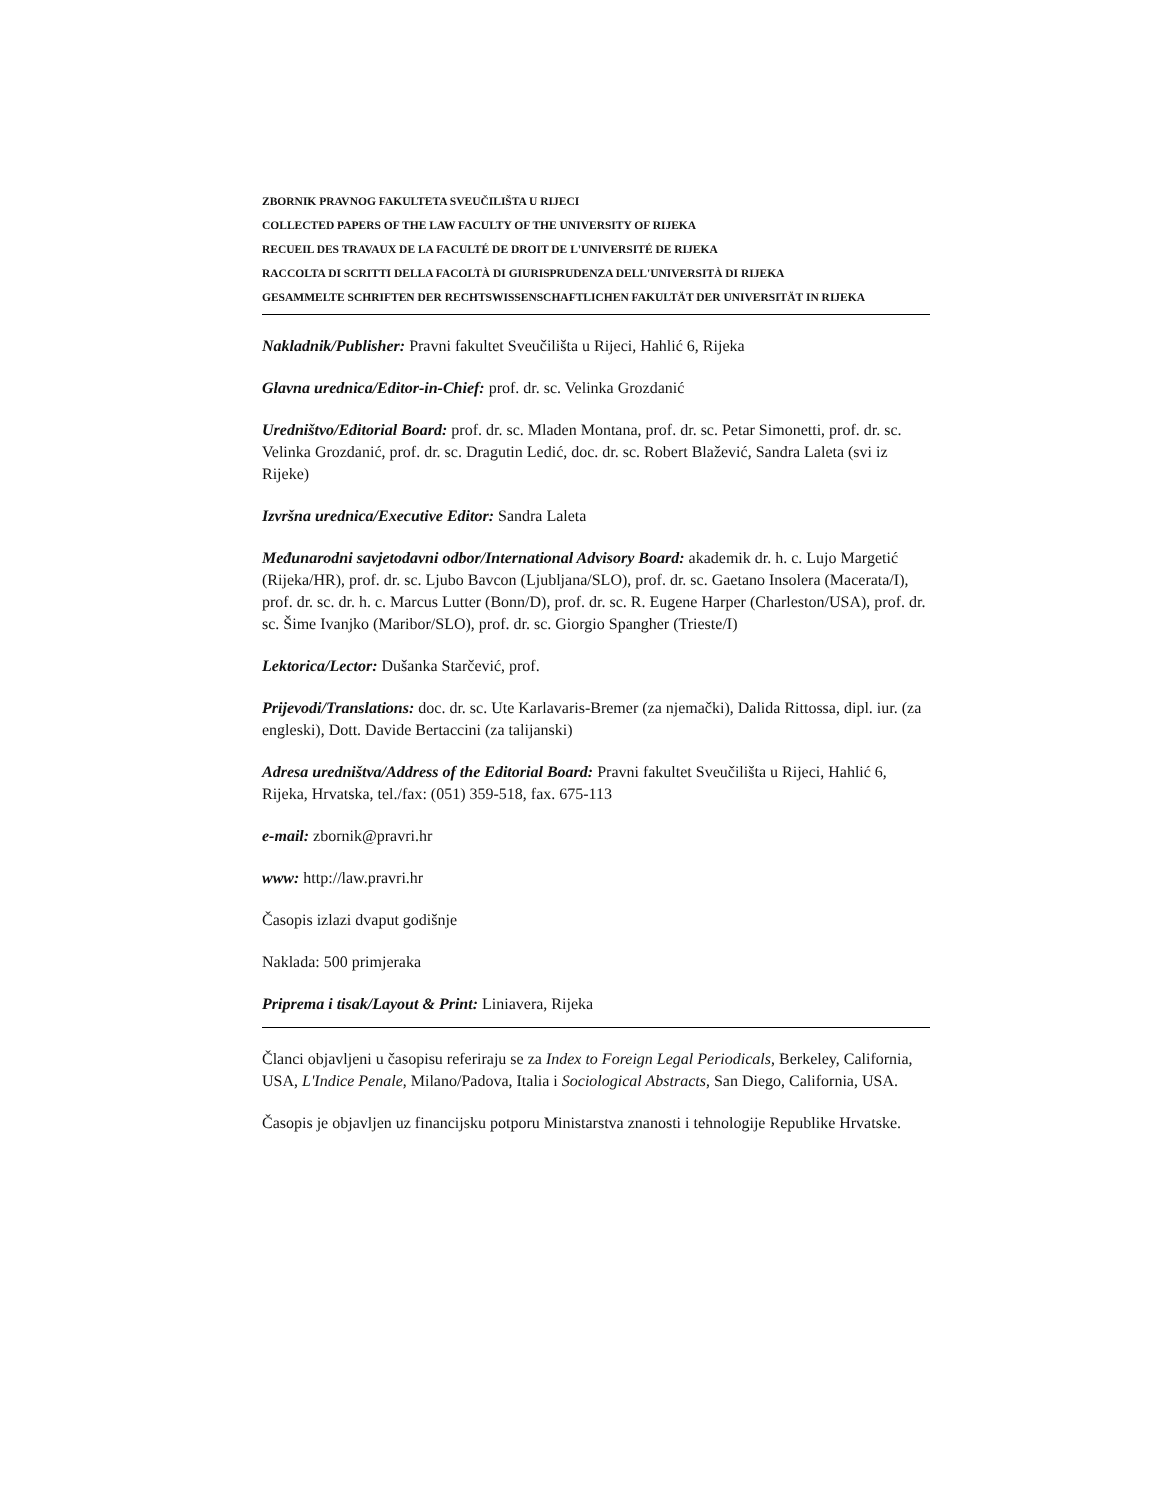ZBORNIK PRAVNOG FAKULTETA SVEUČILIŠTA U RIJECI
COLLECTED PAPERS OF THE LAW FACULTY OF THE UNIVERSITY OF RIJEKA
RECUEIL DES TRAVAUX DE LA FACULTÉ DE DROIT DE L'UNIVERSITÉ DE RIJEKA
RACCOLTA DI SCRITTI DELLA FACOLTÀ DI GIURISPRUDENZA DELL'UNIVERSITÀ DI RIJEKA
GESAMMELTE SCHRIFTEN DER RECHTSWISSENSCHAFTLICHEN FAKULTÄT DER UNIVERSITÄT IN RIJEKA
Nakladnik/Publisher: Pravni fakultet Sveučilišta u Rijeci, Hahlić 6, Rijeka
Glavna urednica/Editor-in-Chief: prof. dr. sc. Velinka Grozdanić
Uredništvo/Editorial Board: prof. dr. sc. Mladen Montana, prof. dr. sc. Petar Simonetti, prof. dr. sc. Velinka Grozdanić, prof. dr. sc. Dragutin Ledić, doc. dr. sc. Robert Blažević, Sandra Laleta (svi iz Rijeke)
Izvršna urednica/Executive Editor: Sandra Laleta
Međunarodni savjetodavni odbor/International Advisory Board: akademik dr. h. c. Lujo Margetić (Rijeka/HR), prof. dr. sc. Ljubo Bavcon (Ljubljana/SLO), prof. dr. sc. Gaetano Insolera (Macerata/I), prof. dr. sc. dr. h. c. Marcus Lutter (Bonn/D), prof. dr. sc. R. Eugene Harper (Charleston/USA), prof. dr. sc. Šime Ivanjko (Maribor/SLO), prof. dr. sc. Giorgio Spangher (Trieste/I)
Lektorica/Lector: Dušanka Starčević, prof.
Prijevodi/Translations: doc. dr. sc. Ute Karlavaris-Bremer (za njemački), Dalida Rittossa, dipl. iur. (za engleski), Dott. Davide Bertaccini (za talijanski)
Adresa uredništva/Address of the Editorial Board: Pravni fakultet Sveučilišta u Rijeci, Hahlić 6, Rijeka, Hrvatska, tel./fax: (051) 359-518, fax. 675-113
e-mail: zbornik@pravri.hr
www: http://law.pravri.hr
Časopis izlazi dvaput godišnje
Naklada: 500 primjeraka
Priprema i tisak/Layout & Print: Liniavera, Rijeka
Članci objavljeni u časopisu referiraju se za Index to Foreign Legal Periodicals, Berkeley, California, USA, L'Indice Penale, Milano/Padova, Italia i Sociological Abstracts, San Diego, California, USA.
Časopis je objavljen uz financijsku potporu Ministarstva znanosti i tehnologije Republike Hrvatske.